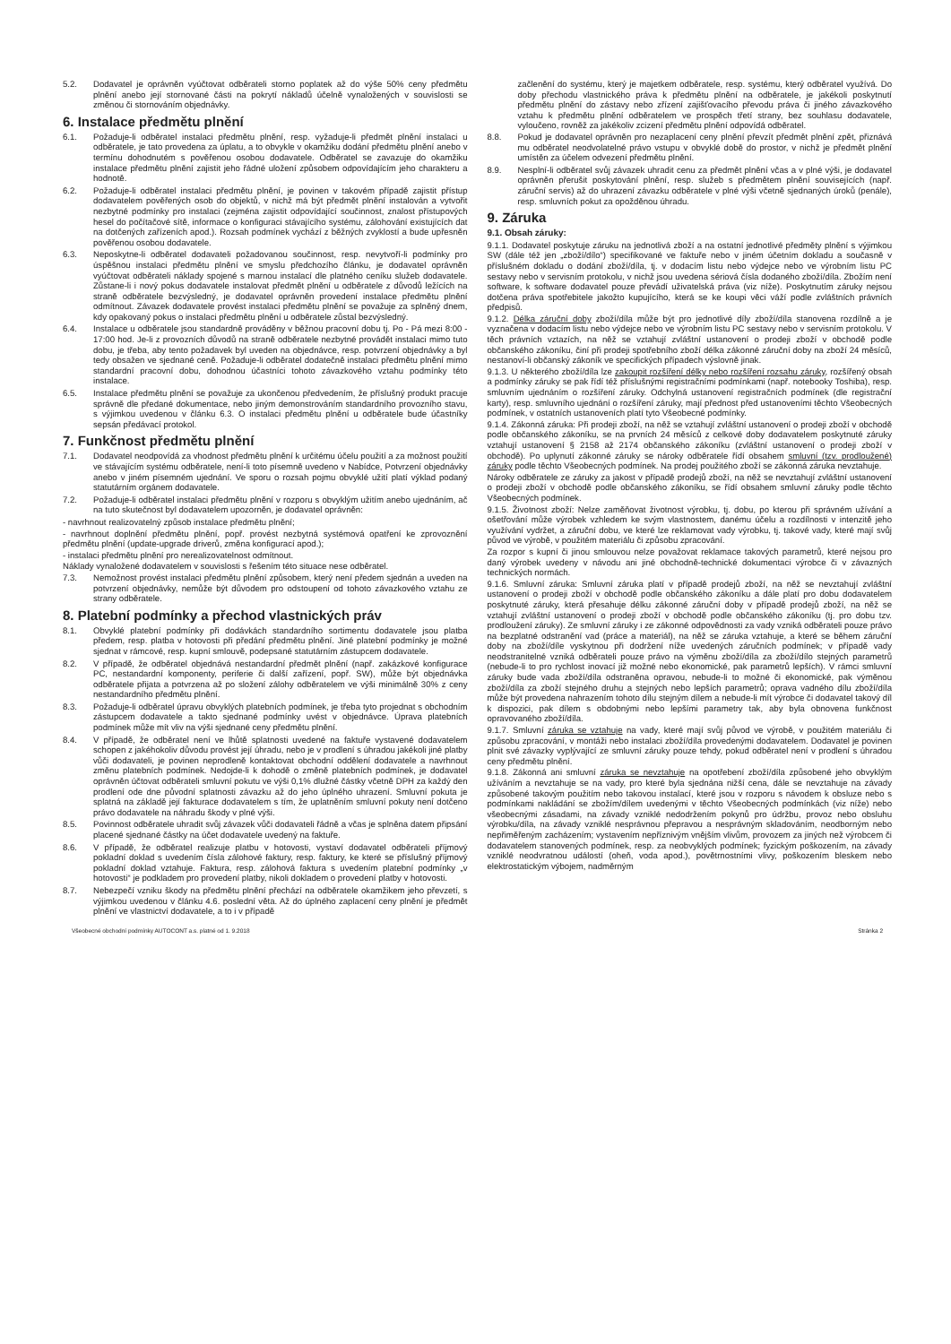5.2. Dodavatel je oprávněn vyúčtovat odběrateli storno poplatek až do výše 50% ceny předmětu plnění anebo její stornované části na pokrytí nákladů účelně vynaložených v souvislosti se změnou či stornováním objednávky.
6. Instalace předmětu plnění
6.1. Požaduje-li odběratel instalaci předmětu plnění, resp. vyžaduje-li předmět plnění instalaci u odběratele, je tato provedena za úplatu, a to obvykle v okamžiku dodání předmětu plnění anebo v termínu dohodnutém s pověřenou osobou dodavatele. Odběratel se zavazuje do okamžiku instalace předmětu plnění zajistit jeho řádné uložení způsobem odpovídajícím jeho charakteru a hodnotě.
6.2. Požaduje-li odběratel instalaci předmětu plnění, je povinen v takovém případě zajistit přístup dodavatelem pověřených osob do objektů, v nichž má být předmět plnění instalován a vytvořit nezbytné podmínky pro instalaci (zejména zajistit odpovídající součinnost, znalost přístupových hesel do počítačové sítě, informace o konfiguraci stávajícího systému, zálohování existujících dat na dotčených zařízeních apod.). Rozsah podmínek vychází z běžných zvyklostí a bude upřesněn pověřenou osobou dodavatele.
6.3. Neposkytne-li odběratel dodavateli požadovanou součinnost, resp. nevytvoří-li podmínky pro úspěšnou instalaci předmětu plnění ve smyslu předchozího článku, je dodavatel oprávněn vyúčtovat odběrateli náklady spojené s marnou instalací dle platného ceníku služeb dodavatele. Zůstane-li i nový pokus dodavatele instalovat předmět plnění u odběratele z důvodů ležících na straně odběratele bezvýsledný, je dodavatel oprávněn provedení instalace předmětu plnění odmítnout. Závazek dodavatele provést instalaci předmětu plnění se považuje za splněný dnem, kdy opakovaný pokus o instalaci předmětu plnění u odběratele zůstal bezvýsledný.
6.4. Instalace u odběratele jsou standardně prováděny v běžnou pracovní dobu tj. Po - Pá mezi 8:00 - 17:00 hod. Je-li z provozních důvodů na straně odběratele nezbytné provádět instalaci mimo tuto dobu, je třeba, aby tento požadavek byl uveden na objednávce, resp. potvrzení objednávky a byl tedy obsažen ve sjednané ceně. Požaduje-li odběratel dodatečně instalaci předmětu plnění mimo standardní pracovní dobu, dohodnou účastníci tohoto závazkového vztahu podmínky této instalace.
6.5. Instalace předmětu plnění se považuje za ukončenou předvedením, že příslušný produkt pracuje správně dle předané dokumentace, nebo jiným demonstrováním standardního provozního stavu, s výjimkou uvedenou v článku 6.3. O instalaci předmětu plnění u odběratele bude účastníky sepsán předávací protokol.
7. Funkčnost předmětu plnění
7.1. Dodavatel neodpovídá za vhodnost předmětu plnění k určitému účelu použití a za možnost použití ve stávajícím systému odběratele, není-li toto písemně uvedeno v Nabídce, Potvrzení objednávky anebo v jiném písemném ujednání. Ve sporu o rozsah pojmu obvyklé užití platí výklad podaný statutárním orgánem dodavatele.
7.2. Požaduje-li odběratel instalaci předmětu plnění v rozporu s obvyklým užitím anebo ujednáním, ač na tuto skutečnost byl dodavatelem upozorněn, je dodavatel oprávněn:
- navrhnout realizovatelný způsob instalace předmětu plnění;
- navrhnout doplnění předmětu plnění, popř. provést nezbytná systémová opatření ke zprovoznění předmětu plnění (update-upgrade driverů, změna konfigurací apod.);
- instalaci předmětu plnění pro nerealizovatelnost odmítnout.
Náklady vynaložené dodavatelem v souvislosti s řešením této situace nese odběratel.
7.3. Nemožnost provést instalaci předmětu plnění způsobem, který není předem sjednán a uveden na potvrzení objednávky, nemůže být důvodem pro odstoupení od tohoto závazkového vztahu ze strany odběratele.
8. Platební podmínky a přechod vlastnických práv
8.1. Obvyklé platební podmínky při dodávkách standardního sortimentu dodavatele jsou platba předem, resp. platba v hotovosti při předání předmětu plnění. Jiné platební podmínky je možné sjednat v rámcové, resp. kupní smlouvě, podepsané statutárním zástupcem dodavatele.
8.2. V případě, že odběratel objednává nestandardní předmět plnění (např. zakázkové konfigurace PC, nestandardní komponenty, periferie či další zařízení, popř. SW), může být objednávka odběratele přijata a potvrzena až po složení zálohy odběratelem ve výši minimálně 30% z ceny nestandardního předmětu plnění.
8.3. Požaduje-li odběratel úpravu obvyklých platebních podmínek, je třeba tyto projednat s obchodním zástupcem dodavatele a takto sjednané podmínky uvést v objednávce. Úprava platebních podmínek může mít vliv na výši sjednané ceny předmětu plnění.
8.4. V případě, že odběratel není ve lhůtě splatnosti uvedené na faktuře vystavené dodavatelem schopen z jakéhokoliv důvodu provést její úhradu, nebo je v prodlení s úhradou jakékoli jiné platby vůči dodavateli, je povinen neprodleně kontaktovat obchodní oddělení dodavatele a navrhnout změnu platebních podmínek. Nedojde-li k dohodě o změně platebních podmínek, je dodavatel oprávněn účtovat odběrateli smluvní pokutu ve výši 0,1% dlužné částky včetně DPH za každý den prodlení ode dne původní splatnosti závazku až do jeho úplného uhrazení. Smluvní pokuta je splatná na základě její fakturace dodavatelem s tím, že uplatněním smluvní pokuty není dotčeno právo dodavatele na náhradu škody v plné výši.
8.5. Povinnost odběratele uhradit svůj závazek vůči dodavateli řádně a včas je splněna datem připsání placené sjednané částky na účet dodavatele uvedený na faktuře.
8.6. V případě, že odběratel realizuje platbu v hotovosti, vystaví dodavatel odběrateli příjmový pokladní doklad s uvedením čísla zálohové faktury, resp. faktury, ke které se příslušný příjmový pokladní doklad vztahuje. Faktura, resp. zálohová faktura s uvedením platební podmínky „v hotovosti“ je podkladem pro provedení platby, nikoli dokladem o provedení platby v hotovosti.
8.7. Nebezpečí vzniku škody na předmětu plnění přechází na odběratele okamžikem jeho převzetí, s výjimkou uvedenou v článku 4.6. poslední věta. Až do úplného zaplacení ceny plnění je předmět plnění ve vlastnictví dodavatele, a to i v případě
začlenění do systému, který je majetkem odběratele, resp. systému, který odběratel využívá. Do doby přechodu vlastnického práva k předmětu plnění na odběratele, je jakékoli poskytnutí předmětu plnění do zástavy nebo zřízení zajišťovacího převodu práva či jiného závazkového vztahu k předmětu plnění odběratelem ve prospěch třetí strany, bez souhlasu dodavatele, vyloučeno, rovněž za jakékoliv zcizení předmětu plnění odpovídá odběratel.
8.8. Pokud je dodavatel oprávněn pro nezaplacení ceny plnění převzít předmět plnění zpět, přiznává mu odběratel neodvolatelné právo vstupu v obvyklé době do prostor, v nichž je předmět plnění umístěn za účelem odvezení předmětu plnění.
8.9. Nesplní-li odběratel svůj závazek uhradit cenu za předmět plnění včas a v plné výši, je dodavatel oprávněn přerušit poskytování plnění, resp. služeb s předmětem plnění souvisejících (např. záruční servis) až do uhrazení závazku odběratele v plné výši včetně sjednaných úroků (penále), resp. smluvních pokut za opožděnou úhradu.
9. Záruka
9.1. Obsah záruky:
9.1.1. Dodavatel poskytuje záruku na jednotlivá zboží a na ostatní jednotlivé předměty plnění s výjimkou SW (dále též jen „zboží/dílo“) specifikované ve faktuře nebo v jiném účetním dokladu a současně v příslušném dokladu o dodání zboží/díla, tj. v dodacím listu nebo výdejce nebo ve výrobním listu PC sestavy nebo v servisním protokolu, v nichž jsou uvedena sériová čísla dodaného zboží/díla. Zbožím není software, k software dodavatel pouze převádí uživatelská práva (viz níže). Poskytnutím záruky nejsou dotčena práva spotřebitele jakožto kupujícího, která se ke koupi věci váží podle zvláštních právních předpisů.
9.1.2. Délka záruční doby zboží/díla může být pro jednotlivé díly zboží/díla stanovena rozdílně a je vyznačena v dodacím listu nebo výdejce nebo ve výrobním listu PC sestavy nebo v servisním protokolu. V těch právních vztazích, na něž se vztahují zvláštní ustanovení o prodeji zboží v obchodě podle občanského zákoníku, činí při prodeji spotřebního zboží délka zákonné záruční doby na zboží 24 měsíců, nestanoví-li občanský zákoník ve specifických případech výslovně jinak.
9.1.3. U některého zboží/díla lze zakoupit rozšíření délky nebo rozšíření rozsahu záruky, rozšířený obsah a podmínky záruky se pak řídí též příslušnými registračními podmínkami (např. notebooky Toshiba), resp. smluvním ujednáním o rozšíření záruky. Odchylná ustanovení registračních podmínek (dle registrační karty), resp. smluvního ujednání o rozšíření záruky, mají přednost před ustanoveními těchto Všeobecných podmínek, v ostatních ustanoveních platí tyto Všeobecné podmínky.
9.1.4. Zákonná záruka: Při prodeji zboží, na něž se vztahují zvláštní ustanovení o prodeji zboží v obchodě podle občanského zákoníku, se na prvních 24 měsíců z celkové doby dodavatelem poskytnuté záruky vztahují ustanovení § 2158 až 2174 občanského zákoníku (zvláštní ustanovení o prodeji zboží v obchodě). Po uplynutí zákonné záruky se nároky odběratele řídí obsahem smluvní (tzv. prodloužené) záruky podle těchto Všeobecných podmínek. Na prodej použitého zboží se zákonná záruka nevztahuje.
Nároky odběratele ze záruky za jakost v případě prodejů zboží, na něž se nevztahují zvláštní ustanovení o prodeji zboží v obchodě podle občanského zákoníku, se řídí obsahem smluvní záruky podle těchto Všeobecných podmínek.
9.1.5. Životnost zboží: Nelze zaměňovat životnost výrobku, tj. dobu, po kterou při správném užívání a ošetřování může výrobek vzhledem ke svým vlastnostem, danému účelu a rozdílnosti v intenzitě jeho využívání vydržet, a záruční dobu, ve které lze reklamovat vady výrobku, tj. takové vady, které mají svůj původ ve výrobě, v použitém materiálu či způsobu zpracování.
Za rozpor s kupní či jinou smlouvou nelze považovat reklamace takových parametrů, které nejsou pro daný výrobek uvedeny v návodu ani jiné obchodně-technické dokumentaci výrobce či v závazných technických normách.
9.1.6. Smluvní záruka: Smluvní záruka platí v případě prodejů zboží, na něž se nevztahují zvláštní ustanovení o prodeji zboží v obchodě podle občanského zákoníku a dále platí pro dobu dodavatelem poskytnuté záruky, která přesahuje délku zákonné záruční doby v případě prodejů zboží, na něž se vztahují zvláštní ustanovení o prodeji zboží v obchodě podle občanského zákoníku (tj. pro dobu tzv. prodloužení záruky). Ze smluvní záruky i ze zákonné odpovědnosti za vady vzniká odběrateli pouze právo na bezplatné odstranění vad (práce a materiál), na něž se záruka vztahuje, a které se během záruční doby na zboží/díle vyskytnou při dodržení níže uvedených záručních podmínek; v případě vady neodstranitelné vzniká odběrateli pouze právo na výměnu zboží/díla za zboží/dílo stejných parametrů (nebude-li to pro rychlost inovací již možné nebo ekonomické, pak parametrů lepších). V rámci smluvní záruky bude vada zboží/díla odstraněna opravou, nebude-li to možné či ekonomické, pak výměnou zboží/díla za zboží stejného druhu a stejných nebo lepších parametrů; oprava vadného dílu zboží/díla může být provedena nahrazením tohoto dílu stejným dílem a nebude-li mít výrobce či dodavatel takový díl k dispozici, pak dílem s obdobnými nebo lepšími parametry tak, aby byla obnovena funkčnost opravovaného zboží/díla.
9.1.7. Smluvní záruka se vztahuje na vady, které mají svůj původ ve výrobě, v použitém materiálu či způsobu zpracování, v montáži nebo instalaci zboží/díla provedenými dodavatelem. Dodavatel je povinen plnit své závazky vyplývající ze smluvní záruky pouze tehdy, pokud odběratel není v prodlení s úhradou ceny předmětu plnění.
9.1.8. Zákonná ani smluvní záruka se nevztahuje na opotřebení zboží/díla způsobené jeho obvyklým užíváním a nevztahuje se na vady, pro které byla sjednána nižší cena, dále se nevztahuje na závady způsobené takovým použitím nebo takovou instalací, které jsou v rozporu s návodem k obsluze nebo s podmínkami nakládání se zbožím/dílem uvedenými v těchto Všeobecných podmínkách (viz níže) nebo všeobecnými zásadami, na závady vzniklé nedodržením pokynů pro údržbu, provoz nebo obsluhu výrobku/díla, na závady vzniklé nesprávnou přepravou a nesprávným skladováním, neodborným nebo nepřiměřeným zacházením; vystavením nepříznivým vnějším vlivům, provozem za jiných než výrobcem či dodavatelem stanovených podmínek, resp. za neobvyklých podmínek; fyzickým poškozením, na závady vzniklé neodvratnou událostí (oheň, voda apod.), povětrnostními vlivy, poškozením bleskem nebo elektrostatickým výbojem, nadměrným
Všeobecné obchodní podmínky AUTOCONT a.s. platné od 1. 9.2018 Stránka 2